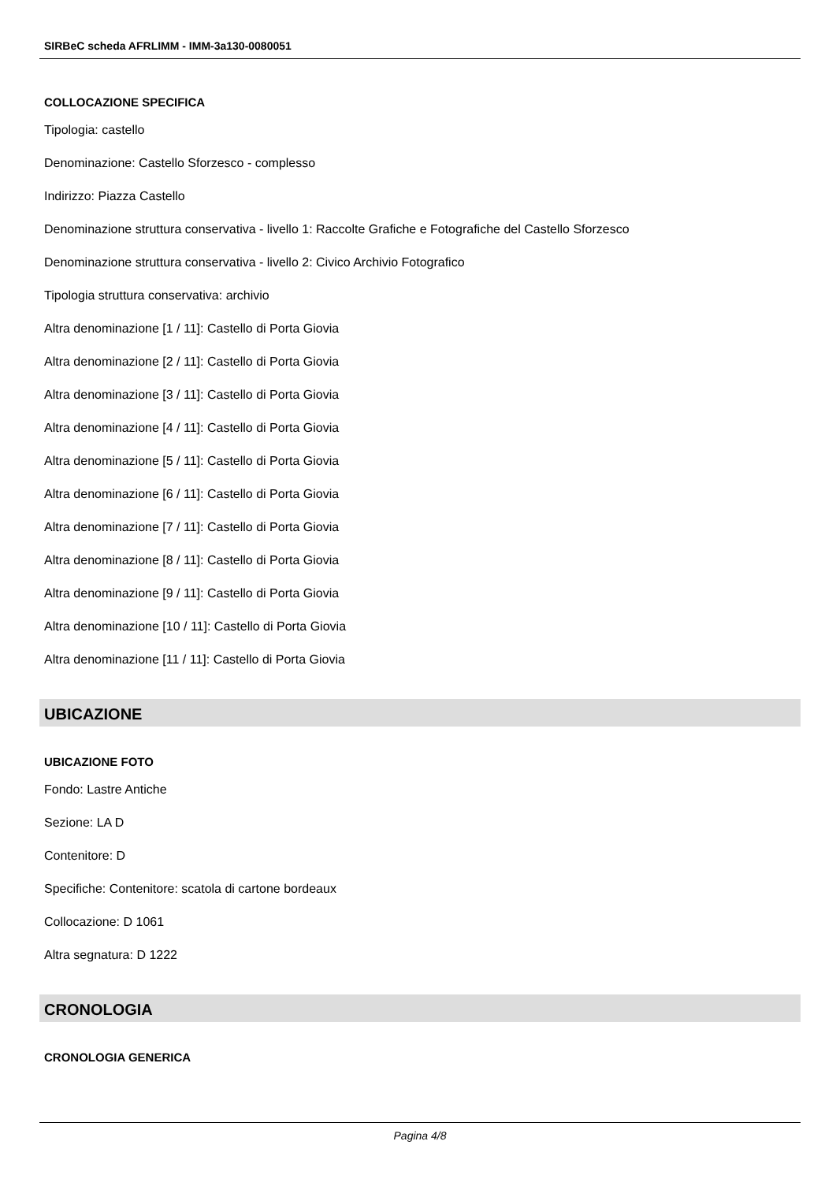SIRBeC scheda AFRLIMM - IMM-3a130-0080051
COLLOCAZIONE SPECIFICA
Tipologia: castello
Denominazione: Castello Sforzesco - complesso
Indirizzo: Piazza Castello
Denominazione struttura conservativa - livello 1: Raccolte Grafiche e Fotografiche del Castello Sforzesco
Denominazione struttura conservativa - livello 2: Civico Archivio Fotografico
Tipologia struttura conservativa: archivio
Altra denominazione [1 / 11]: Castello di Porta Giovia
Altra denominazione [2 / 11]: Castello di Porta Giovia
Altra denominazione [3 / 11]: Castello di Porta Giovia
Altra denominazione [4 / 11]: Castello di Porta Giovia
Altra denominazione [5 / 11]: Castello di Porta Giovia
Altra denominazione [6 / 11]: Castello di Porta Giovia
Altra denominazione [7 / 11]: Castello di Porta Giovia
Altra denominazione [8 / 11]: Castello di Porta Giovia
Altra denominazione [9 / 11]: Castello di Porta Giovia
Altra denominazione [10 / 11]: Castello di Porta Giovia
Altra denominazione [11 / 11]: Castello di Porta Giovia
UBICAZIONE
UBICAZIONE FOTO
Fondo: Lastre Antiche
Sezione: LA D
Contenitore: D
Specifiche: Contenitore: scatola di cartone bordeaux
Collocazione: D 1061
Altra segnatura: D 1222
CRONOLOGIA
CRONOLOGIA GENERICA
Pagina 4/8